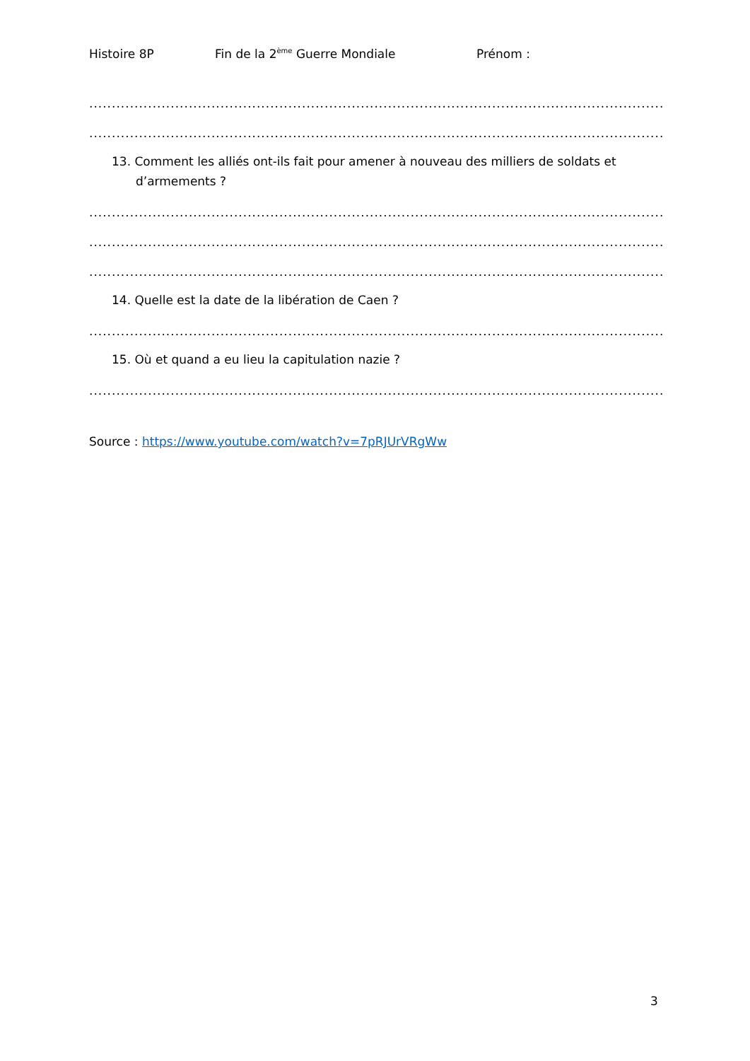Histoire 8P Fin de la 2<sup>ème</sup> Guerre Mondiale Prénom :
........................................................................................................................................
........................................................................................................................................
13. Comment les alliés ont-ils fait pour amener à nouveau des milliers de soldats et d’armements ?
........................................................................................................................................
........................................................................................................................................
........................................................................................................................................
14. Quelle est la date de la libération de Caen ?
........................................................................................................................................
15. Où et quand a eu lieu la capitulation nazie ?
........................................................................................................................................
Source : https://www.youtube.com/watch?v=7pRJUrVRgWw
3